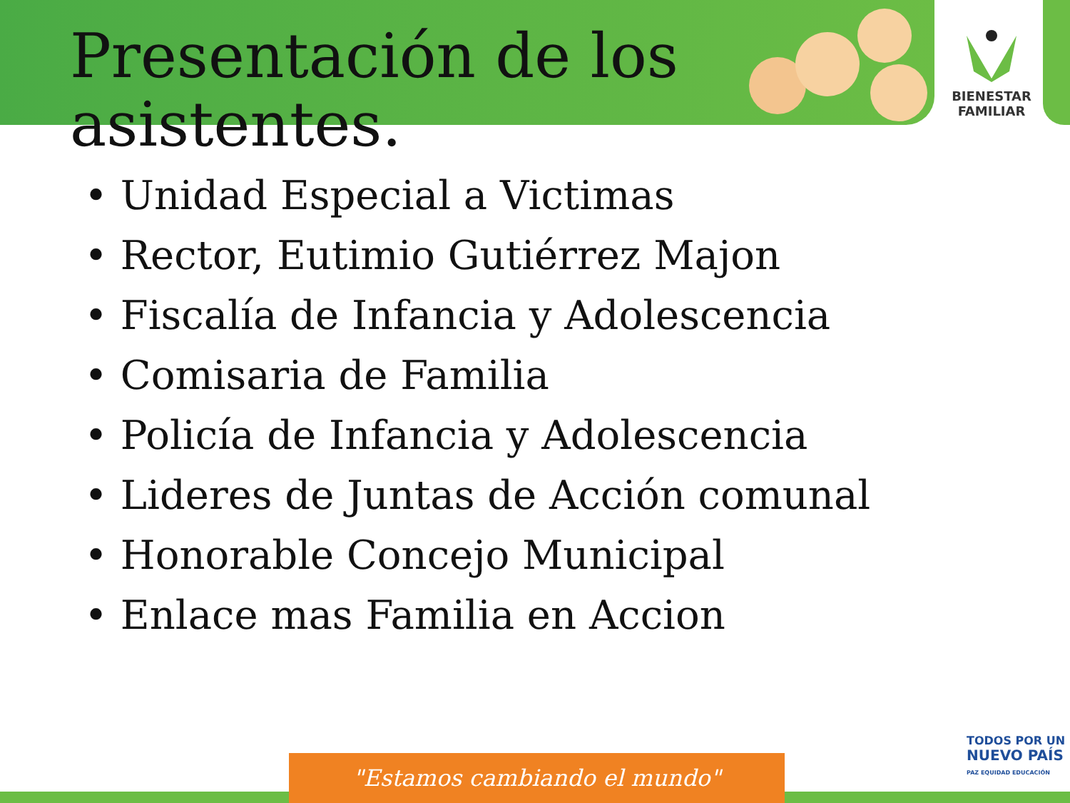BIENESTAR
FAMILIAR
Presentación de los asistentes.
• Unidad Especial a Victimas
• Rector, Eutimio Gutiérrez Majon
• Fiscalía de Infancia y Adolescencia
• Comisaria de Familia
• Policía de Infancia y Adolescencia
• Lideres de Juntas de Acción comunal
• Honorable Concejo Municipal
• Enlace mas Familia en Accion
"Estamos cambiando el mundo"
TODOS POR UN
NUEVO PAÍS
PAZ EQUIDAD EDUCACIÓN